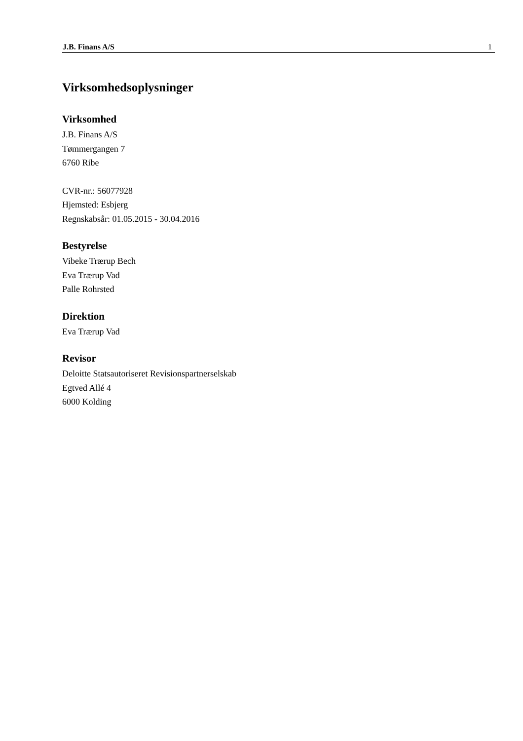J.B. Finans A/S 1
Virksomhedsoplysninger
Virksomhed
J.B. Finans A/S
Tømmergangen 7
6760 Ribe
CVR-nr.: 56077928
Hjemsted: Esbjerg
Regnskabsår: 01.05.2015 - 30.04.2016
Bestyrelse
Vibeke Trærup Bech
Eva Trærup Vad
Palle Rohrsted
Direktion
Eva Trærup Vad
Revisor
Deloitte Statsautoriseret Revisionspartnerselskab
Egtved Allé 4
6000 Kolding